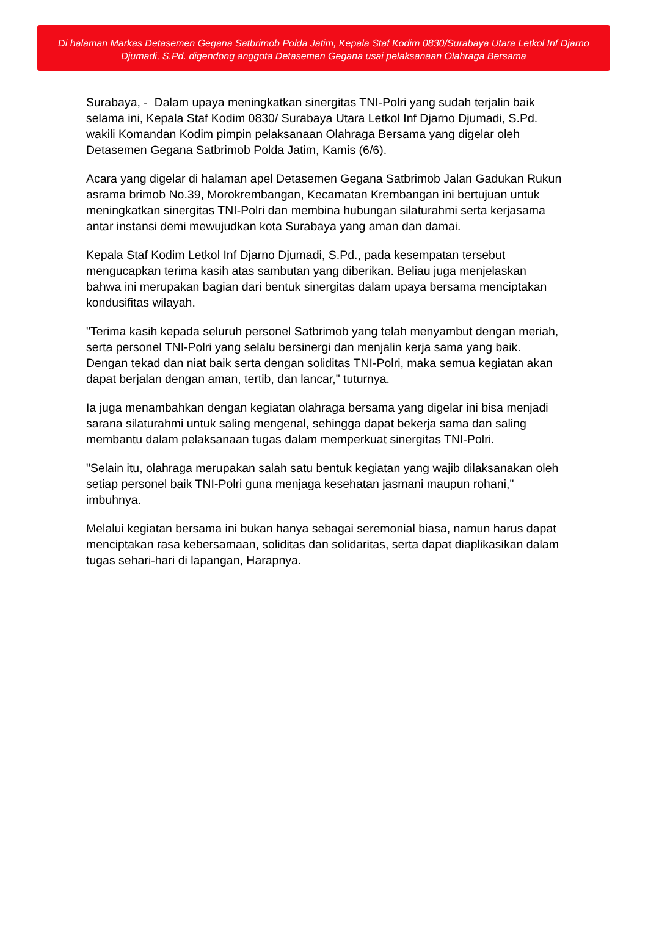Di halaman Markas Detasemen Gegana Satbrimob Polda Jatim, Kepala Staf Kodim 0830/Surabaya Utara Letkol Inf Djarno Djumadi, S.Pd. digendong anggota Detasemen Gegana usai pelaksanaan Olahraga Bersama
Surabaya, - Dalam upaya meningkatkan sinergitas TNI-Polri yang sudah terjalin baik selama ini, Kepala Staf Kodim 0830/ Surabaya Utara Letkol Inf Djarno Djumadi, S.Pd. wakili Komandan Kodim pimpin pelaksanaan Olahraga Bersama yang digelar oleh Detasemen Gegana Satbrimob Polda Jatim, Kamis (6/6).
Acara yang digelar di halaman apel Detasemen Gegana Satbrimob Jalan Gadukan Rukun asrama brimob No.39, Morokrembangan, Kecamatan Krembangan ini bertujuan untuk meningkatkan sinergitas TNI-Polri dan membina hubungan silaturahmi serta kerjasama antar instansi demi mewujudkan kota Surabaya yang aman dan damai.
Kepala Staf Kodim Letkol Inf Djarno Djumadi, S.Pd., pada kesempatan tersebut mengucapkan terima kasih atas sambutan yang diberikan. Beliau juga menjelaskan bahwa ini merupakan bagian dari bentuk sinergitas dalam upaya bersama menciptakan kondusifitas wilayah.
"Terima kasih kepada seluruh personel Satbrimob yang telah menyambut dengan meriah, serta personel TNI-Polri yang selalu bersinergi dan menjalin kerja sama yang baik. Dengan tekad dan niat baik serta dengan soliditas TNI-Polri, maka semua kegiatan akan dapat berjalan dengan aman, tertib, dan lancar," tuturnya.
Ia juga menambahkan dengan kegiatan olahraga bersama yang digelar ini bisa menjadi sarana silaturahmi untuk saling mengenal, sehingga dapat bekerja sama dan saling membantu dalam pelaksanaan tugas dalam memperkuat sinergitas TNI-Polri.
"Selain itu, olahraga merupakan salah satu bentuk kegiatan yang wajib dilaksanakan oleh setiap personel baik TNI-Polri guna menjaga kesehatan jasmani maupun rohani," imbuhnya.
Melalui kegiatan bersama ini bukan hanya sebagai seremonial biasa, namun harus dapat menciptakan rasa kebersamaan, soliditas dan solidaritas, serta dapat diaplikasikan dalam tugas sehari-hari di lapangan, Harapnya.